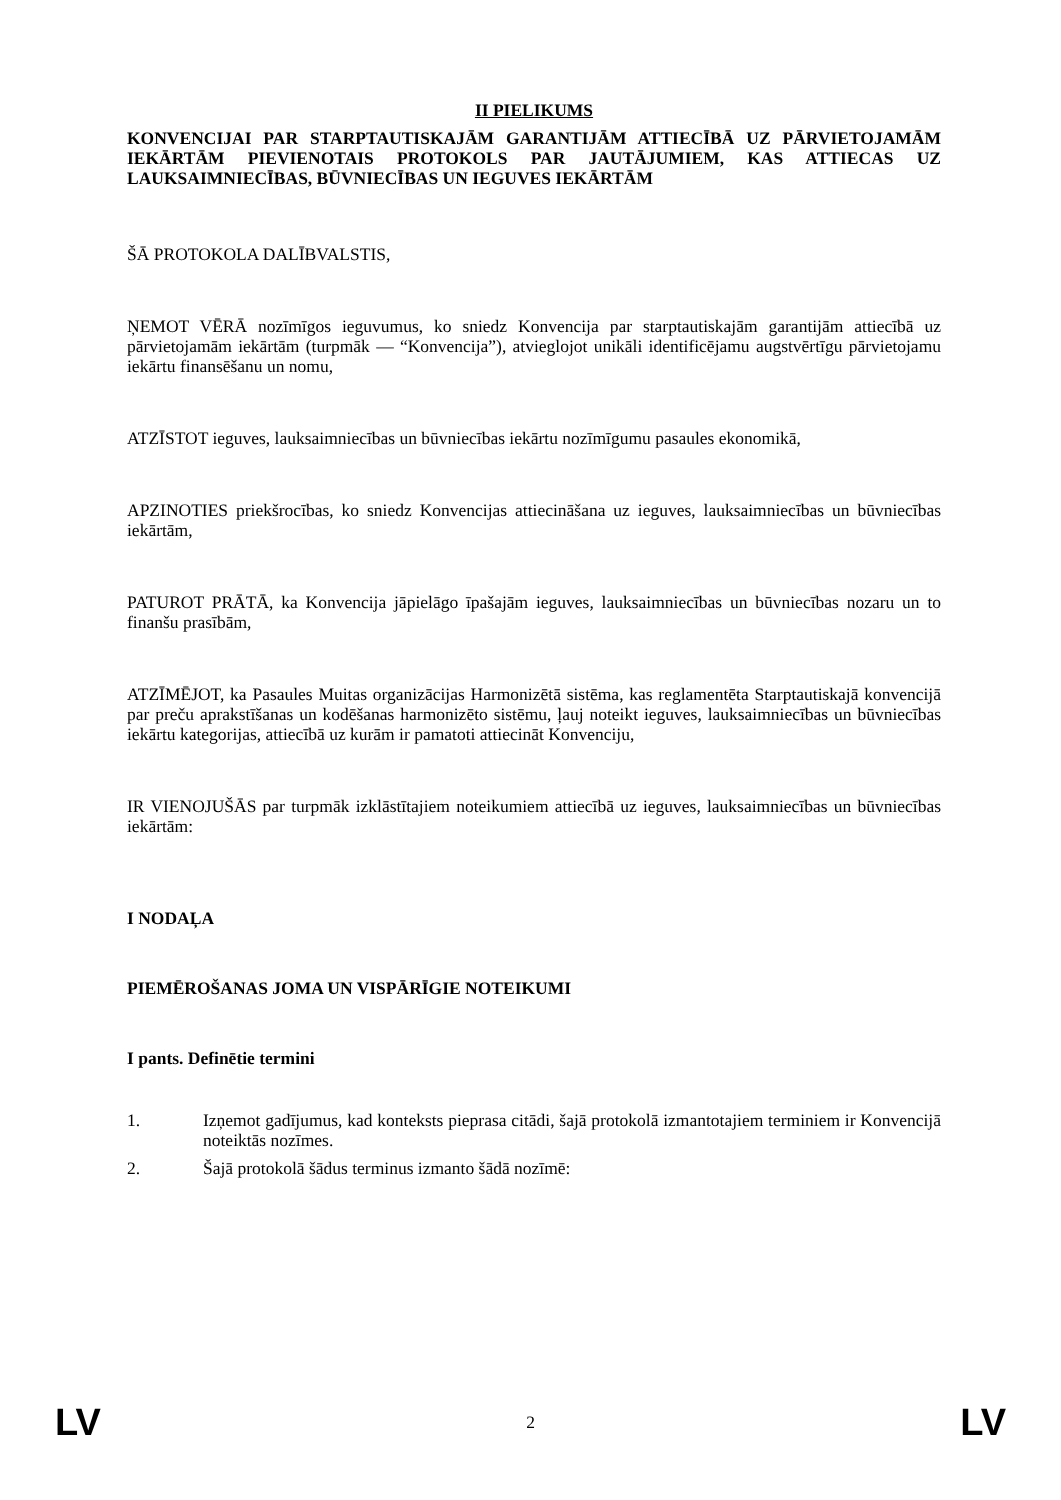II PIELIKUMS
KONVENCIJAI PAR STARPTAUTISKAJĀM GARANTIJĀM ATTIECĪBĀ UZ PĀRVIETOJAMĀM IEKĀRTĀM PIEVIENOTAIS PROTOKOLS PAR JAUTĀJUMIEM, KAS ATTIECAS UZ LAUKSAIMNIECĪBAS, BŪVNIECĪBAS UN IEGUVES IEKĀRTĀM
ŠĀ PROTOKOLA DALĪBVALSTIS,
ŅEMOT VĒRĀ nozīmīgos ieguvumus, ko sniedz Konvencija par starptautiskajām garantijām attiecībā uz pārvietojamām iekārtām (turpmāk — “Konvencija”), atvieglojot unikāli identificējamu augstvērtīgu pārvietojamu iekārtu finansēšanu un nomu,
ATZĪSTOT ieguves, lauksaimniecības un būvniecības iekārtu nozīmīgumu pasaules ekonomikā,
APZINOTIES priekšrocības, ko sniedz Konvencijas attiecināšana uz ieguves, lauksaimniecības un būvniecības iekārtām,
PATUROT PRĀTĀ, ka Konvencija jāpielāgo īpašajām ieguves, lauksaimniecības un būvniecības nozaru un to finanšu prasībām,
ATZĪMĒJOT, ka Pasaules Muitas organizācijas Harmonizētā sistēma, kas reglamentēta Starptautiskajā konvencijā par preču aprakstīšanas un kodēšanas harmonizēto sistēmu, ļauj noteikt ieguves, lauksaimniecības un būvniecības iekārtu kategorijas, attiecībā uz kurām ir pamatoti attiecināt Konvenciju,
IR VIENOJUŠĀS par turpmāk izklāstītajiem noteikumiem attiecībā uz ieguves, lauksaimniecības un būvniecības iekārtām:
I NODAĻA
PIEMĒROŠANAS JOMA UN VISPĀRĪGIE NOTEIKUMI
I pants. Definētie termini
1. Izņemot gadījumus, kad konteksts pieprasa citādi, šajā protokolā izmantotajiem terminiem ir Konvencijā noteiktās nozīmes.
2. Šajā protokolā šādus terminus izmanto šādā nozīmē:
LV 2 LV